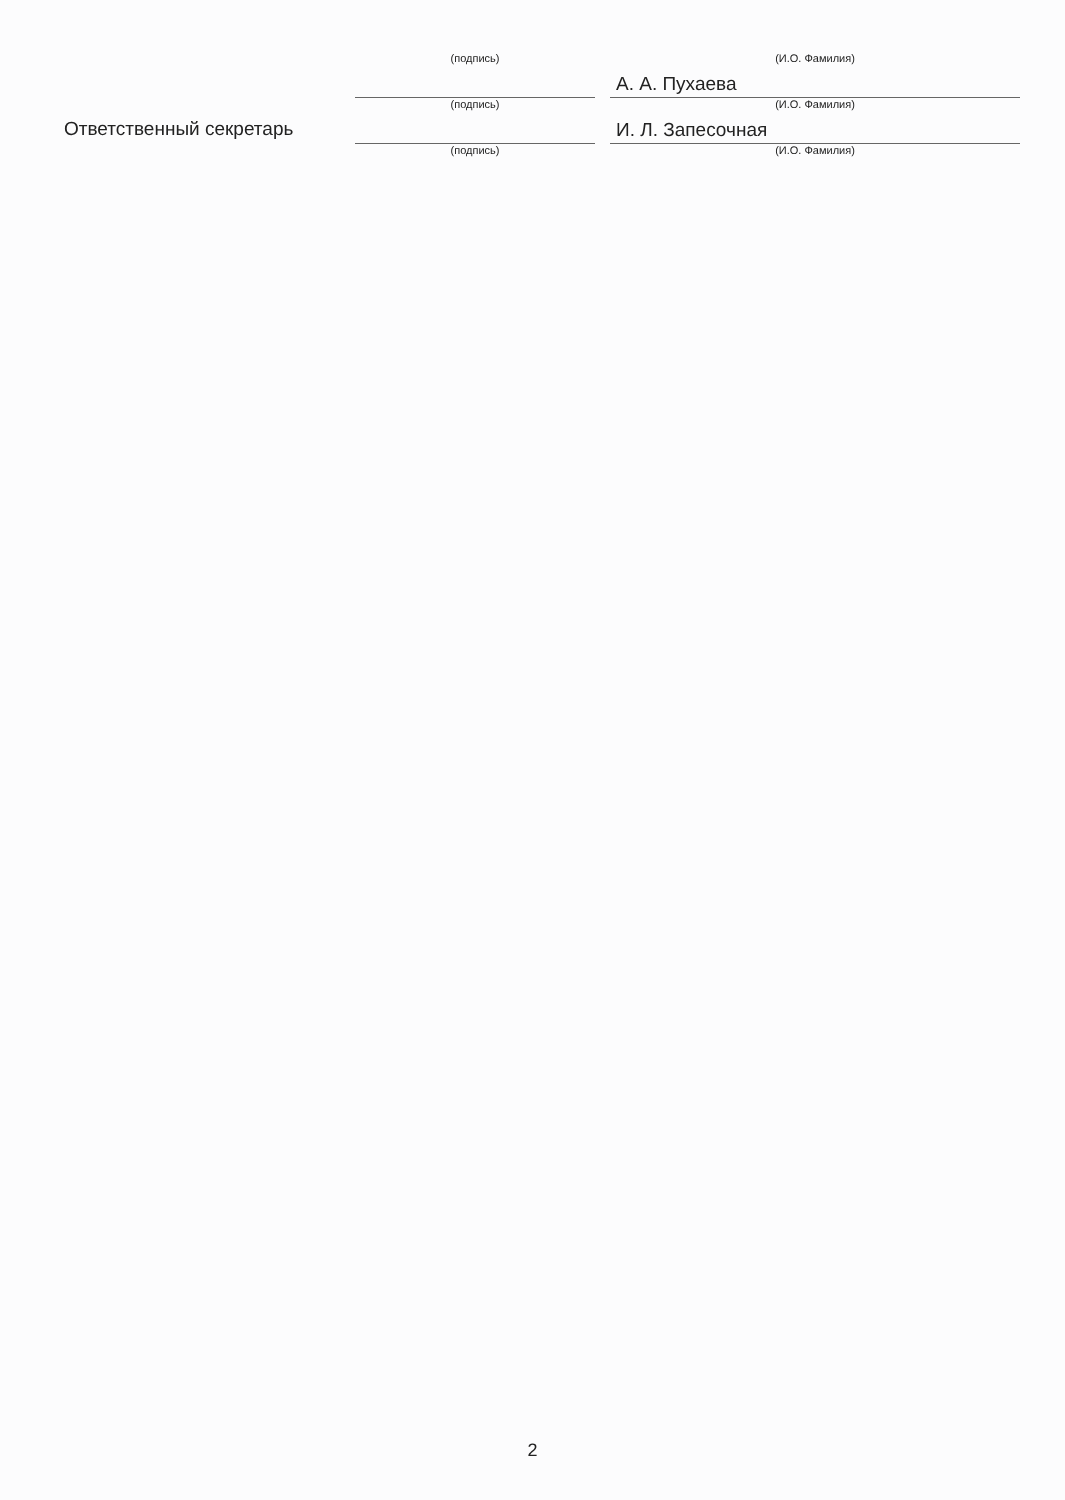(подпись) (И.О. Фамилия)
А. А. Пухаева
(подпись) (И.О. Фамилия)
Ответственный секретарь
И. Л. Запесочная
(подпись) (И.О. Фамилия)
2